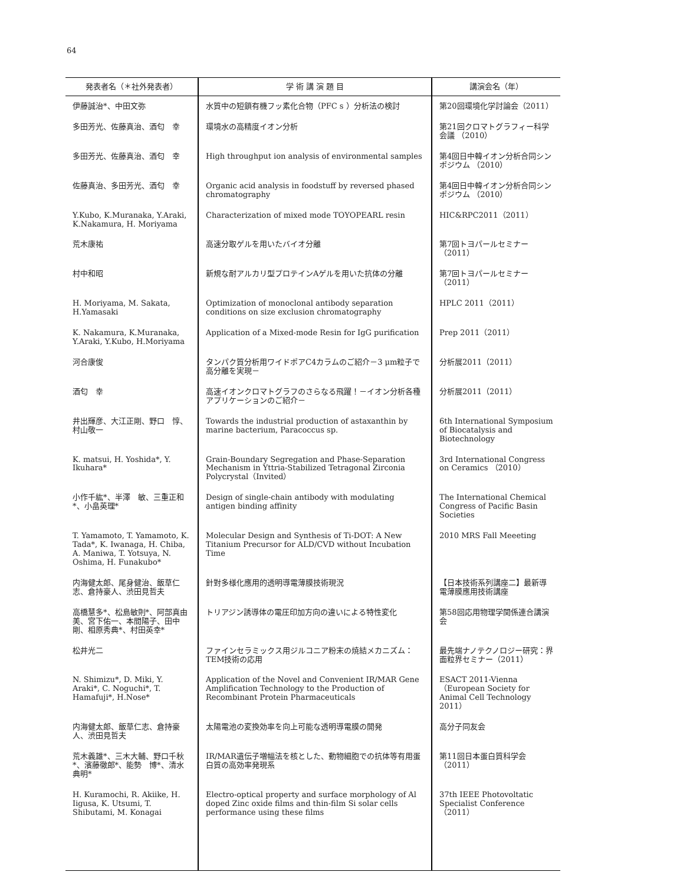64
| 発表者名（＊社外発表者） | 学 術 講 演 題 目 | 講演会名（年） |
| --- | --- | --- |
| 伊藤誠治*、中田文弥 | 水質中の短鎖有機フッ素化合物（PFC s ）分析法の検討 | 第20回環境化学討論会（2011） |
| 多田芳光、佐藤真治、酒匂 幸 | 環境水の高精度イオン分析 | 第21回クロマトグラフィー科学会議 （2010） |
| 多田芳光、佐藤真治、酒匂 幸 | High throughput ion analysis of environmental samples | 第4回日中韓イオン分析合同シンポジウム （2010） |
| 佐藤真治、多田芳光、酒匂 幸 | Organic acid analysis in foodstuff by reversed phased chromatography | 第4回日中韓イオン分析合同シンポジウム （2010） |
| Y.Kubo, K.Muranaka, Y.Araki, K.Nakamura, H. Moriyama | Characterization of mixed mode TOYOPEARL resin | HIC&RPC2011（2011） |
| 荒木康祐 | 高速分取ゲルを用いたバイオ分離 | 第7回トヨパールセミナー（2011） |
| 村中和昭 | 新規な耐アルカリ型プロテインAゲルを用いた抗体の分離 | 第7回トヨパールセミナー（2011） |
| H. Moriyama, M. Sakata, H.Yamasaki | Optimization of monoclonal antibody separation conditions on size exclusion chromatography | HPLC 2011（2011） |
| K. Nakamura, K.Muranaka, Y.Araki, Y.Kubo, H.Moriyama | Application of a Mixed-mode Resin for IgG purification | Prep 2011（2011） |
| 河合康俊 | タンパク質分析用ワイドポアC4カラムのご紹介－3 μm粒子で高分離を実現－ | 分析展2011（2011） |
| 酒匂 幸 | 高速イオンクロマトグラフのさらなる飛躍！－イオン分析各種アプリケーションのご紹介－ | 分析展2011（2011） |
| 井出輝彦、大江正剛、野口 惇、村山敬一 | Towards the industrial production of astaxanthin by marine bacterium, Paracoccus sp. | 6th International Symposium of Biocatalysis and Biotechnology |
| K. matsui, H. Yoshida*, Y. Ikuhara* | Grain-Boundary Segregation and Phase-Separation Mechanism in Yttria-Stabilized Tetragonal Zirconia Polycrystal（Invited） | 3rd International Congress on Ceramics （2010） |
| 小作千紘*、半澤 敏、三重正和*、小畠英理* | Design of single-chain antibody with modulating antigen binding affinity | The International Chemical Congress of Pacific Basin Societies |
| T. Yamamoto, T. Yamamoto, K. Tada*, K. Iwanaga, H. Chiba, A. Maniwa, T. Yotsuya, N. Oshima, H. Funakubo* | Molecular Design and Synthesis of Ti-DOT: A New Titanium Precursor for ALD/CVD without Incubation Time | 2010 MRS Fall Meeeting |
| 内海健太郎、尾身健治、飯草仁志、倉持豪人、渋田見哲夫 | 針對多様化應用的透明導電薄膜技術現況 | 【日本技術系列講座二】最新導電薄膜應用技術講座 |
| 高橋慧多*、松島敏則*、阿部真由美、宮下佑一、本間陽子、田中 剛、相原秀典*、村田英幸* | トリアジン誘導体の電圧印加方向の違いによる特性変化 | 第58回応用物理学関係連合講演会 |
| 松井光二 | ファインセラミックス用ジルコニア粉末の焼結メカニズム：TEM技術の応用 | 最先端ナノテクノロジー研究：界面粒界セミナー（2011） |
| N. Shimizu*, D. Miki, Y. Araki*, C. Noguchi*, T. Hamafuji*, H.Nose* | Application of the Novel and Convenient IR/MAR Gene Amplification Technology to the Production of Recombinant Protein Pharmaceuticals | ESACT 2011-Vienna（European Society for Animal Cell Technology 2011） |
| 内海健太郎、飯草仁志、倉持豪人、渋田見哲夫 | 太陽電池の変換効率を向上可能な透明導電膜の開発 | 高分子同友会 |
| 荒木義雄*、三木大輔、野口千秋*、濱藤徹郎*、能勢 博*、清水典明* | IR/MAR遺伝子増幅法を核とした、動物細胞での抗体等有用蛋白質の高効率発現系 | 第11回日本蛋白質科学会（2011） |
| H. Kuramochi, R. Akiike, H. Iigusa, K. Utsumi, T. Shibutami, M. Konagai | Electro-optical property and surface morphology of Al doped Zinc oxide films and thin-film Si solar cells performance using these films | 37th IEEE Photovoltatic Specialist Conference （2011） |